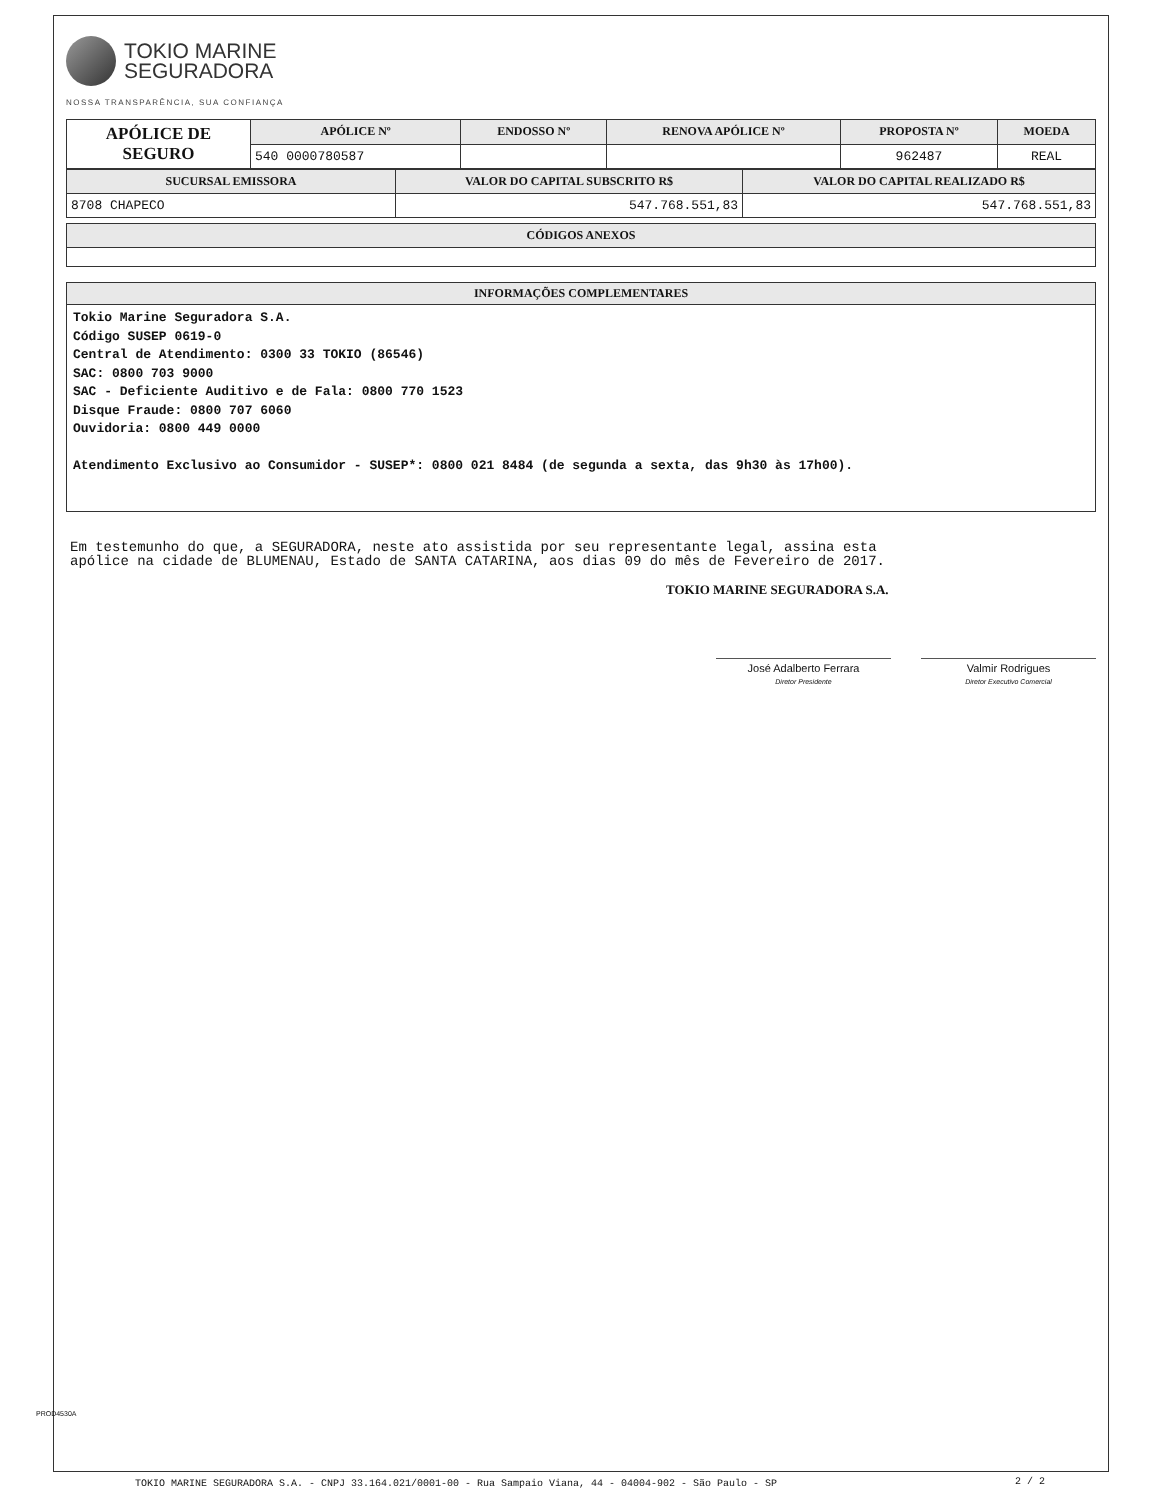TOKIO MARINE
SEGURADORA
NOSSA TRANSPARÊNCIA, SUA CONFIANÇA
| APÓLICE DE SEGURO | APÓLICE Nº | ENDOSSO Nº | RENOVA APÓLICE Nº | PROPOSTA Nº | MOEDA |
| | 540 0000780587 | | | 962487 | REAL |
| SUCURSAL EMISSORA | VALOR DO CAPITAL SUBSCRITO R$ | VALOR DO CAPITAL REALIZADO R$ |
| --- | --- | --- |
| 8708 CHAPECO | 547.768.551,83 | 547.768.551,83 |
| CÓDIGOS ANEXOS |
| --- |
INFORMAÇÕES COMPLEMENTARES
Tokio Marine Seguradora S.A.
Código SUSEP 0619-0
Central de Atendimento: 0300 33 TOKIO (86546)
SAC: 0800 703 9000
SAC - Deficiente Auditivo e de Fala: 0800 770 1523
Disque Fraude: 0800 707 6060
Ouvidoria: 0800 449 0000
Atendimento Exclusivo ao Consumidor - SUSEP*: 0800 021 8484 (de segunda a sexta, das 9h30 às 17h00).
Em testemunho do que, a SEGURADORA, neste ato assistida por seu representante legal, assina esta
apólice na cidade de BLUMENAU, Estado de SANTA CATARINA, aos dias 09 do mês de Fevereiro de 2017.
TOKIO MARINE SEGURADORA S.A.
José Adalberto Ferrara
Diretor Presidente
Valmir Rodrigues
Diretor Executivo Comercial
PROD4530A
TOKIO MARINE SEGURADORA S.A. - CNPJ 33.164.021/0001-00 - Rua Sampaio Viana, 44 - 04004-902 - São Paulo - SP
2 / 2